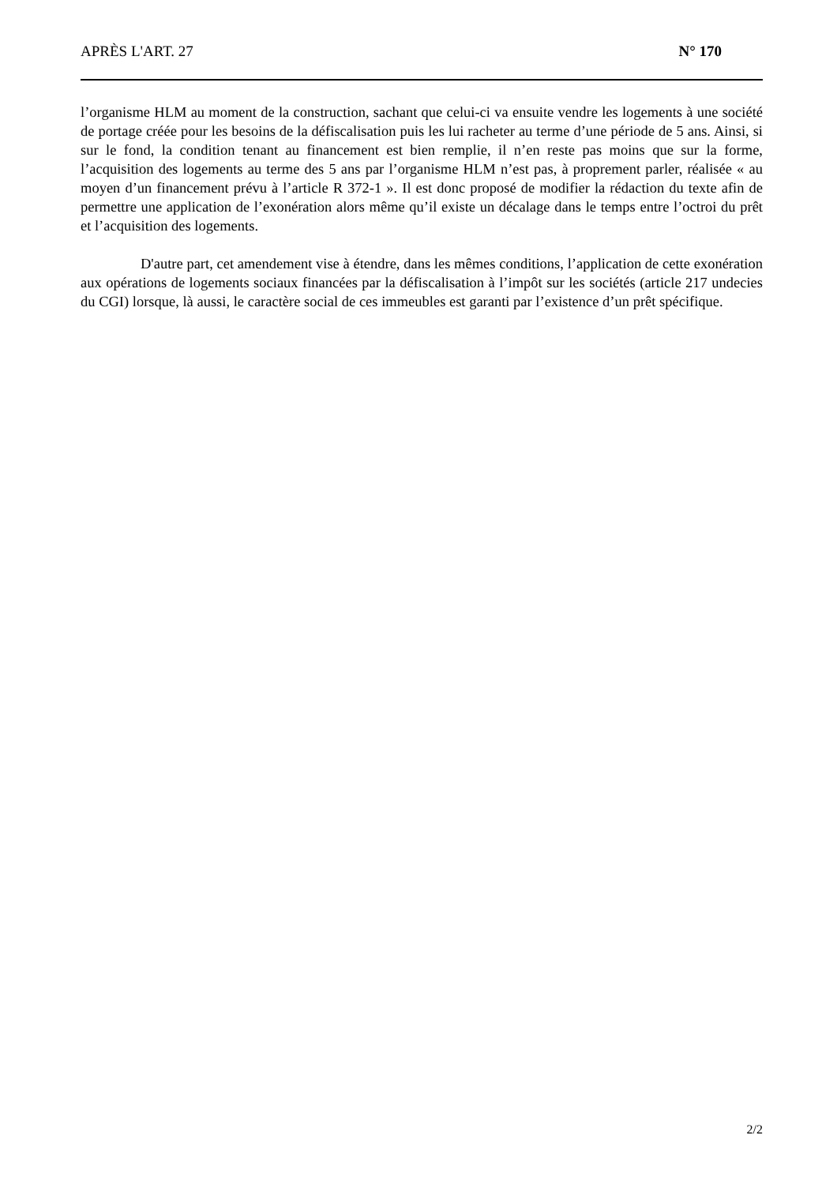APRÈS L'ART. 27 N° 170
l’organisme HLM au moment de la construction, sachant que celui-ci va ensuite vendre les logements à une société de portage créée pour les besoins de la défiscalisation puis les lui racheter au terme d’une période de 5 ans. Ainsi, si sur le fond, la condition tenant au financement est bien remplie, il n’en reste pas moins que sur la forme, l’acquisition des logements au terme des 5 ans par l’organisme HLM n’est pas, à proprement parler, réalisée « au moyen d’un financement prévu à l’article R 372-1 ». Il est donc proposé de modifier la rédaction du texte afin de permettre une application de l’exonération alors même qu’il existe un décalage dans le temps entre l’octroi du prêt et l’acquisition des logements.
D'autre part, cet amendement vise à étendre, dans les mêmes conditions, l’application de cette exonération aux opérations de logements sociaux financées par la défiscalisation à l’impôt sur les sociétés (article 217 undecies du CGI) lorsque, là aussi, le caractère social de ces immeubles est garanti par l’existence d’un prêt spécifique.
2/2